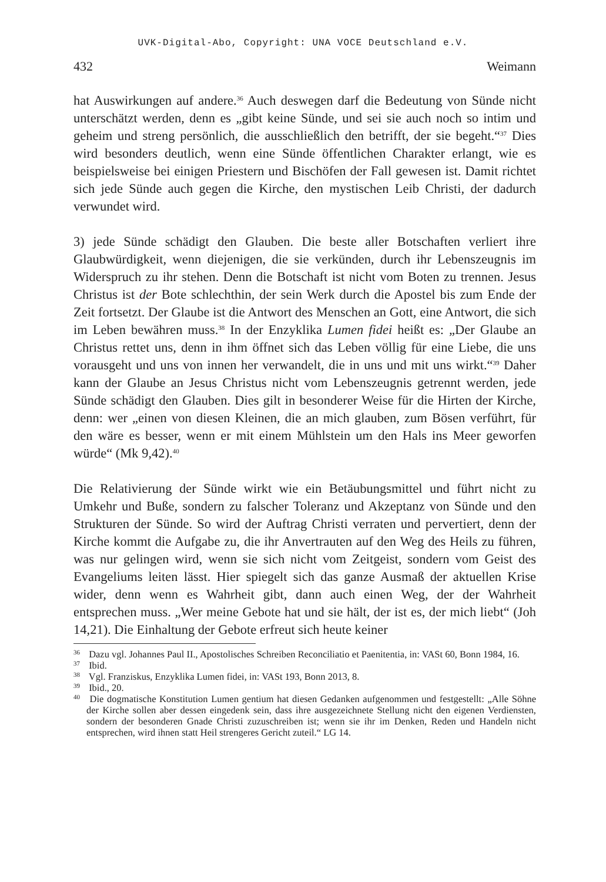UVK-Digital-Abo, Copyright: UNA VOCE Deutschland e.V.
432 Weimann
hat Auswirkungen auf andere.<sup>36</sup> Auch deswegen darf die Bedeutung von Sünde nicht unterschätzt werden, denn es „gibt keine Sünde, und sei sie auch noch so intim und geheim und streng persönlich, die ausschließlich den betrifft, der sie begeht.“<sup>37</sup> Dies wird besonders deutlich, wenn eine Sünde öffentlichen Charakter erlangt, wie es beispielsweise bei einigen Priestern und Bischöfen der Fall gewesen ist. Damit richtet sich jede Sünde auch gegen die Kirche, den mystischen Leib Christi, der dadurch verwundet wird.
3) jede Sünde schädigt den Glauben. Die beste aller Botschaften verliert ihre Glaubwürdigkeit, wenn diejenigen, die sie verkünden, durch ihr Lebenszeugnis im Widerspruch zu ihr stehen. Denn die Botschaft ist nicht vom Boten zu trennen. Jesus Christus ist der Bote schlechthin, der sein Werk durch die Apostel bis zum Ende der Zeit fortsetzt. Der Glaube ist die Antwort des Menschen an Gott, eine Antwort, die sich im Leben bewähren muss.<sup>38</sup> In der Enzyklika Lumen fidei heißt es: „Der Glaube an Christus rettet uns, denn in ihm öffnet sich das Leben völlig für eine Liebe, die uns vorausgeht und uns von innen her verwandelt, die in uns und mit uns wirkt.“<sup>39</sup> Daher kann der Glaube an Jesus Christus nicht vom Lebenszeugnis getrennt werden, jede Sünde schädigt den Glauben. Dies gilt in besonderer Weise für die Hirten der Kirche, denn: wer „einen von diesen Kleinen, die an mich glauben, zum Bösen verführt, für den wäre es besser, wenn er mit einem Mühlstein um den Hals ins Meer geworfen würde“ (Mk 9,42).<sup>40</sup>
Die Relativierung der Sünde wirkt wie ein Betäubungsmittel und führt nicht zu Umkehr und Buße, sondern zu falscher Toleranz und Akzeptanz von Sünde und den Strukturen der Sünde. So wird der Auftrag Christi verraten und pervertiert, denn der Kirche kommt die Aufgabe zu, die ihr Anvertrauten auf den Weg des Heils zu führen, was nur gelingen wird, wenn sie sich nicht vom Zeitgeist, sondern vom Geist des Evangeliums leiten lässt. Hier spiegelt sich das ganze Ausmaß der aktuellen Krise wider, denn wenn es Wahrheit gibt, dann auch einen Weg, der der Wahrheit entsprechen muss. „Wer meine Gebote hat und sie hält, der ist es, der mich liebt“ (Joh 14,21). Die Einhaltung der Gebote erfreut sich heute keiner
<sup>36</sup> Dazu vgl. Johannes Paul II., Apostolisches Schreiben Reconciliatio et Paenitentia, in: VASt 60, Bonn 1984, 16.
<sup>37</sup> Ibid.
<sup>38</sup> Vgl. Franziskus, Enzyklika Lumen fidei, in: VASt 193, Bonn 2013, 8.
<sup>39</sup> Ibid., 20.
<sup>40</sup> Die dogmatische Konstitution Lumen gentium hat diesen Gedanken aufgenommen und festgestellt: „Alle Söhne der Kirche sollen aber dessen eingedenk sein, dass ihre ausgezeichnete Stellung nicht den eigenen Verdiensten, sondern der besonderen Gnade Christi zuzuschreiben ist; wenn sie ihr im Denken, Reden und Handeln nicht entsprechen, wird ihnen statt Heil strengeres Gericht zuteil.“ LG 14.